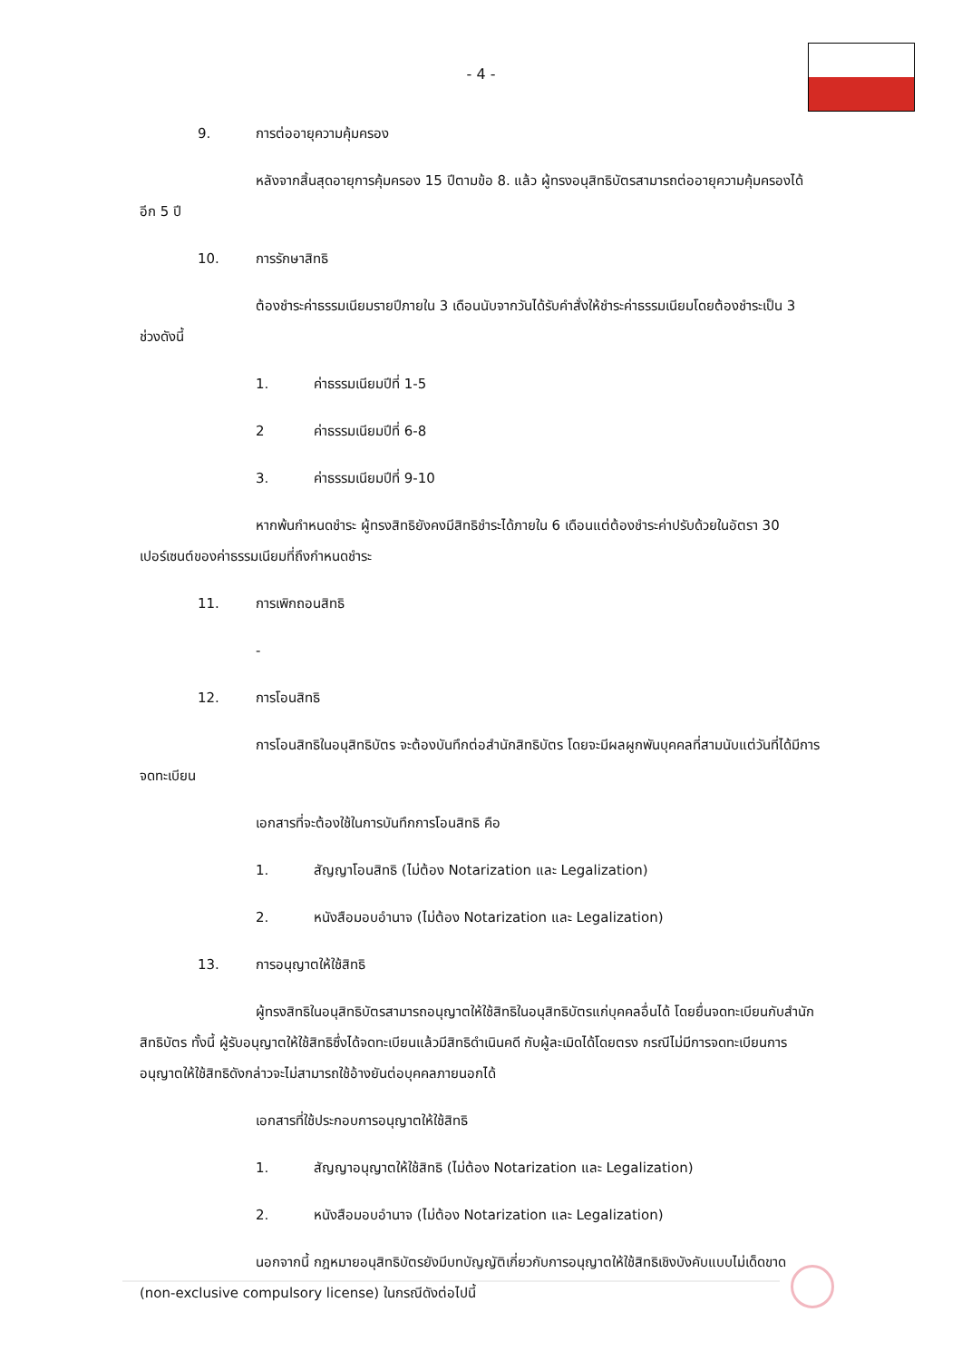- 4 -
9. การต่ออายุความคุ้มครอง
หลังจากสิ้นสุดอายุการคุ้มครอง 15 ปีตามข้อ 8. แล้ว ผู้ทรงอนุสิทธิบัตรสามารถต่ออายุความคุ้มครองได้อีก 5 ปี
10. การรักษาสิทธิ
ต้องชำระค่าธรรมเนียมรายปีภายใน 3 เดือนนับจากวันได้รับคำสั่งให้ชำระค่าธรรมเนียมโดยต้องชำระเป็น 3 ช่วงดังนี้
1. ค่าธรรมเนียมปีที่ 1-5
2 ค่าธรรมเนียมปีที่ 6-8
3. ค่าธรรมเนียมปีที่ 9-10
หากพ้นกำหนดชำระ ผู้ทรงสิทธิยังคงมีสิทธิชำระได้ภายใน 6 เดือนแต่ต้องชำระค่าปรับด้วยในอัตรา 30 เปอร์เซนต์ของค่าธรรมเนียมที่ถึงกำหนดชำระ
11. การเพิกถอนสิทธิ
-
12. การโอนสิทธิ
การโอนสิทธิในอนุสิทธิบัตร จะต้องบันทึกต่อสำนักสิทธิบัตร โดยจะมีผลผูกพันบุคคลที่สามนับแต่วันที่ได้มีการจดทะเบียน
เอกสารที่จะต้องใช้ในการบันทึกการโอนสิทธิ คือ
1. สัญญาโอนสิทธิ (ไม่ต้อง Notarization และ Legalization)
2. หนังสือมอบอำนาจ (ไม่ต้อง Notarization และ Legalization)
13. การอนุญาตให้ใช้สิทธิ
ผู้ทรงสิทธิในอนุสิทธิบัตรสามารถอนุญาตให้ใช้สิทธิในอนุสิทธิบัตรแก่บุคคลอื่นได้ โดยยื่นจดทะเบียนกับสำนักสิทธิบัตร ทั้งนี้ ผู้รับอนุญาตให้ใช้สิทธิซึ่งได้จดทะเบียนแล้วมีสิทธิดำเนินคดี กับผู้ละเมิดได้โดยตรง กรณีไม่มีการจดทะเบียนการอนุญาตให้ใช้สิทธิดังกล่าวจะไม่สามารถใช้อ้างยันต่อบุคคลภายนอกได้
เอกสารที่ใช้ประกอบการอนุญาตให้ใช้สิทธิ
1. สัญญาอนุญาตให้ใช้สิทธิ (ไม่ต้อง Notarization และ Legalization)
2. หนังสือมอบอำนาจ (ไม่ต้อง Notarization และ Legalization)
นอกจากนี้ กฎหมายอนุสิทธิบัตรยังมีบทบัญญัติเกี่ยวกับการอนุญาตให้ใช้สิทธิเชิงบังคับแบบไม่เด็ดขาด (non-exclusive compulsory license) ในกรณีดังต่อไปนี้